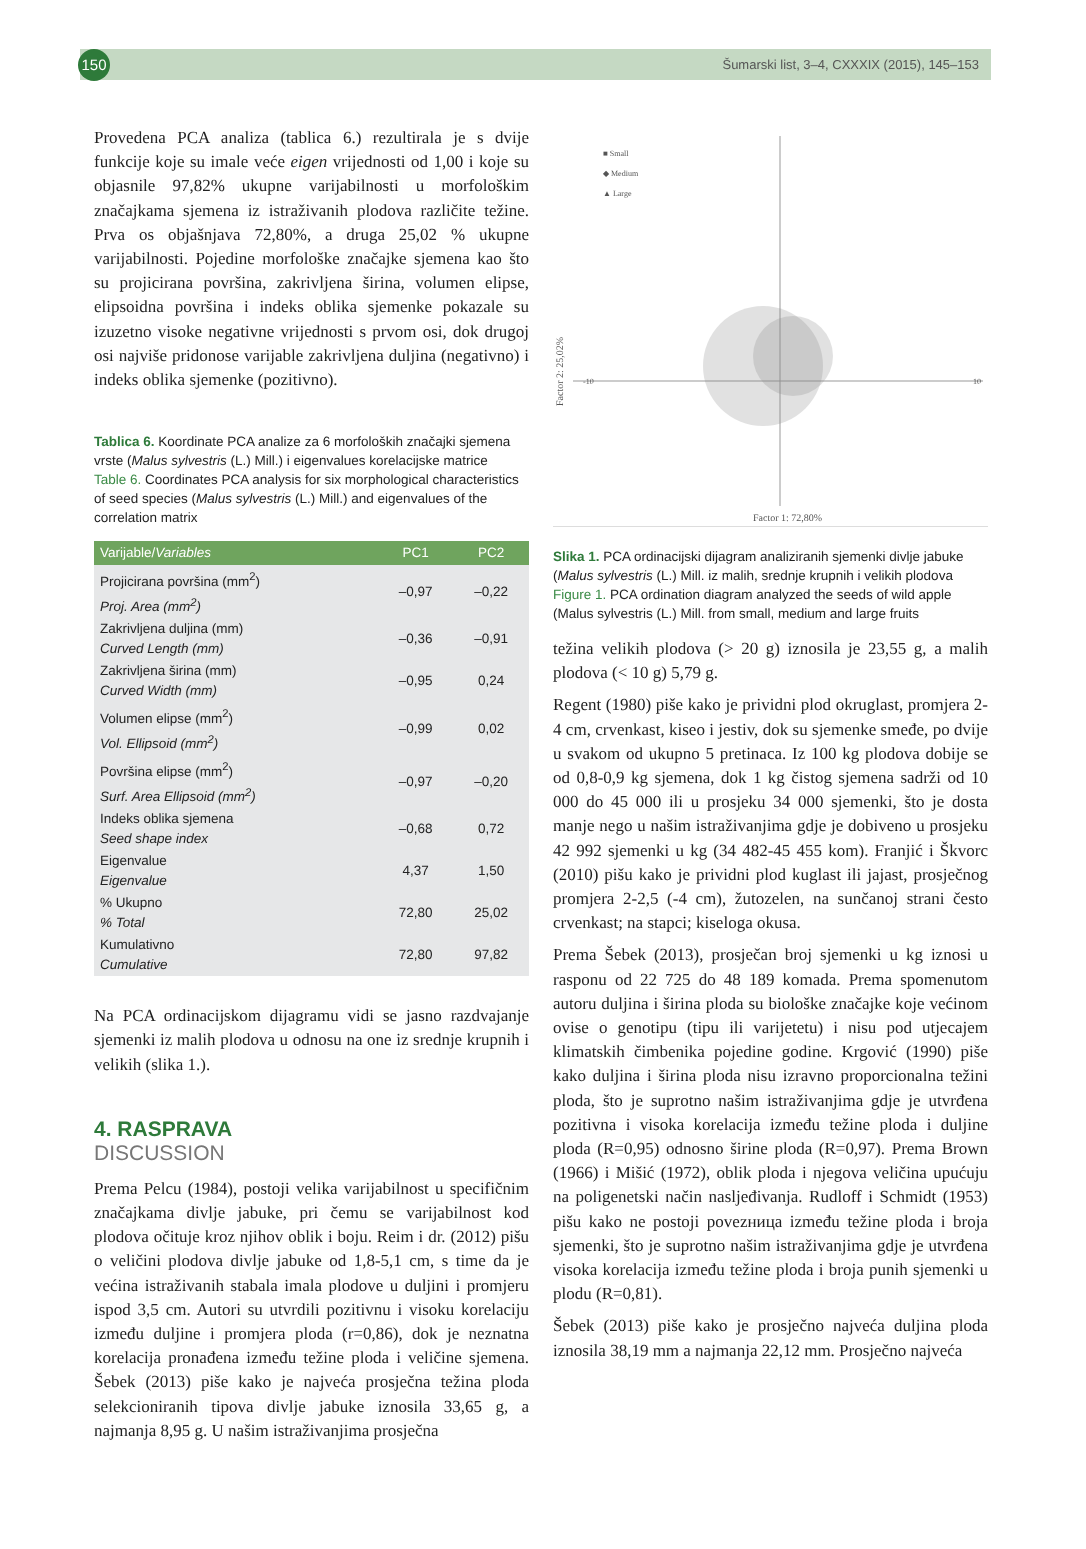150
Šumarski list, 3–4, CXXXIX (2015), 145–153
Provedena PCA analiza (tablica 6.) rezultirala je s dvije funkcije koje su imale veće eigen vrijednosti od 1,00 i koje su objasnile 97,82% ukupne varijabilnosti u morfološkim značajkama sjemena iz istraživanih plodova različite težine. Prva os objašnjava 72,80%, a druga 25,02 % ukupne varijabilnosti. Pojedine morfološke značajke sjemena kao što su projicirana površina, zakrivljena širina, volumen elipse, elipsoidna površina i indeks oblika sjemenke pokazale su izuzetno visoke negativne vrijednosti s prvom osi, dok drugoj osi najviše pridonose varijable zakrivljena duljina (negativno) i indeks oblika sjemenke (pozitivno).
Tablica 6. Koordinate PCA analize za 6 morfoloških značajki sjemena vrste (Malus sylvestris (L.) Mill.) i eigenvalues korelacijske matrice
Table 6. Coordinates PCA analysis for six morphological characteristics of seed species (Malus sylvestris (L.) Mill.) and eigenvalues of the correlation matrix
| Varijable/ Variables | PC1 | PC2 |
| --- | --- | --- |
| Projicirana površina (mm<sup>2</sup>) Proj. Area (mm<sup>2</sup>) | –0,97 | –0,22 |
| Zakrivljena duljina (mm) Curved Length (mm) | –0,36 | –0,91 |
| Zakrivljena širina (mm) Curved Width (mm) | –0,95 | 0,24 |
| Volumen elipse (mm<sup>2</sup>) Vol. Ellipsoid (mm<sup>2</sup>) | –0,99 | 0,02 |
| Površina elipse (mm<sup>2</sup>) Surf. Area Ellipsoid (mm<sup>2</sup>) | –0,97 | –0,20 |
| Indeks oblika sjemena Seed shape index | –0,68 | 0,72 |
| Eigenvalue Eigenvalue | 4,37 | 1,50 |
| % Ukupno % Total | 72,80 | 25,02 |
| Kumulativno Cumulative | 72,80 | 97,82 |
Na PCA ordinacijskom dijagramu vidi se jasno razdvajanje sjemenki iz malih plodova u odnosu na one iz srednje krupnih i velikih (slika 1.).
4. RASPRAVA
DISCUSSION
Prema Pelcu (1984), postoji velika varijabilnost u specifičnim značajkama divlje jabuke, pri čemu se varijabilnost kod plodova očituje kroz njihov oblik i boju. Reim i dr. (2012) pišu o veličini plodova divlje jabuke od 1,8-5,1 cm, s time da je većina istraživanih stabala imala plodove u duljini i promjeru ispod 3,5 cm. Autori su utvrdili pozitivnu i visoku korelaciju između duljine i promjera ploda (r=0,86), dok je neznatna korelacija pronađena između težine ploda i veličine sjemena. Šebek (2013) piše kako je najveća prosječna težina ploda selekcioniranih tipova divlje jabuke iznosila 33,65 g, a najmanja 8,95 g. U našim istraživanjima prosječna
■ Small
◆ Medium
▲ Large
-10
10
Factor 1: 72,80%
Factor 2: 25,02%
Slika 1. PCA ordinacijski dijagram analiziranih sjemenki divlje jabuke (Malus sylvestris (L.) Mill. iz malih, srednje krupnih i velikih plodova
Figure 1. PCA ordination diagram analyzed the seeds of wild apple (Malus sylvestris (L.) Mill. from small, medium and large fruits
težina velikih plodova (> 20 g) iznosila je 23,55 g, a malih plodova (< 10 g) 5,79 g.
Regent (1980) piše kako je prividni plod okruglast, promjera 2-4 cm, crvenkast, kiseo i jestiv, dok su sjemenke smeđe, po dvije u svakom od ukupno 5 pretinaca. Iz 100 kg plodova dobije se od 0,8-0,9 kg sjemena, dok 1 kg čistog sjemena sadrži od 10 000 do 45 000 ili u prosjeku 34 000 sjemenki, što je dosta manje nego u našim istraživanjima gdje je dobiveno u prosjeku 42 992 sjemenki u kg (34 482-45 455 kom). Franjić i Škvorc (2010) pišu kako je prividni plod kuglast ili jajast, prosječnog promjera 2-2,5 (-4 cm), žutozelen, na sunčanoj strani često crvenkast; na stapci; kiseloga okusa.
Prema Šebek (2013), prosječan broj sjemenki u kg iznosi u rasponu od 22 725 do 48 189 komada. Prema spomenutom autoru duljina i širina ploda su biološke značajke koje većinom ovise o genotipu (tipu ili varijetetu) i nisu pod utjecajem klimatskih čimbenika pojedine godine. Krgović (1990) piše kako duljina i širina ploda nisu izravno proporcionalna težini ploda, što je suprotno našim istraživanjima gdje je utvrđena pozitivna i visoka korelacija između težine ploda i duljine ploda (R=0,95) odnosno širine ploda (R=0,97). Prema Brown (1966) i Mišić (1972), oblik ploda i njegova veličina upućuju na poligenetski način nasljeđivanja. Rudloff i Schmidt (1953) pišu kako ne postoji povezница između težine ploda i broja sjemenki, što je suprotno našim istraživanjima gdje je utvrđena visoka korelacija između težine ploda i broja punih sjemenki u plodu (R=0,81).
Šebek (2013) piše kako je prosječno najveća duljina ploda iznosila 38,19 mm a najmanja 22,12 mm. Prosječno najveća